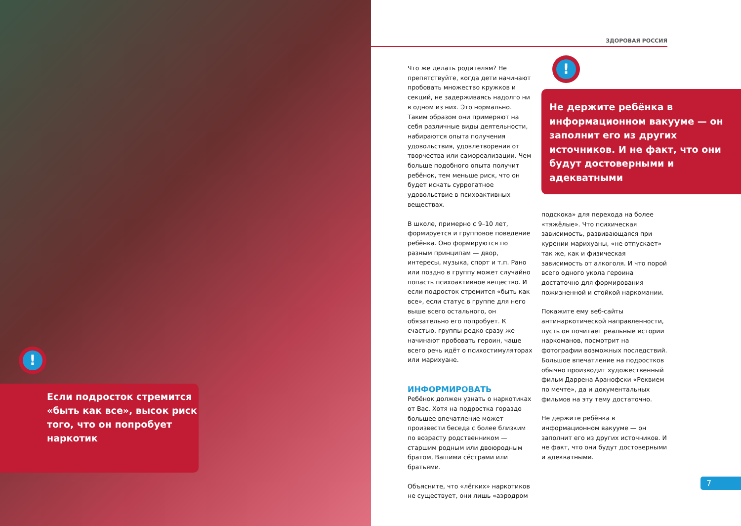!
Если подросток стремится «быть как все», высок риск того, что он попробует наркотик
ЗДОРОВАЯ РОССИЯ
!
Не держите ребёнка в информационном вакууме — он заполнит его из других источников. И не факт, что они будут достоверными и адекватными
Что же делать родителям? Не препятствуйте, когда дети начинают пробовать множество кружков и секций, не задерживаясь надолго ни в одном из них. Это нормально. Таким образом они примеряют на себя различные виды деятельности, набираются опыта получения удовольствия, удовлетворения от творчества или самореализации. Чем больше подобного опыта получит ребёнок, тем меньше риск, что он будет искать суррогатное удовольствие в психоактивных веществах.
В школе, примерно с 9–10 лет, формируется и групповое поведение ребёнка. Оно формируются по разным принципам — двор, интересы, музыка, спорт и т.п. Рано или поздно в группу может случайно попасть психоактивное вещество. И если подросток стремится «быть как все», если статус в группе для него выше всего остального, он обязательно его попробует. К счастью, группы редко сразу же начинают пробовать героин, чаще всего речь идёт о психостимуляторах или марихуане.
ИНФОРМИРОВАТЬ
Ребёнок должен узнать о наркотиках от Вас. Хотя на подростка гораздо большее впечатление может произвести беседа с более близким по возрасту родственником — старшим родным или двоюродным братом, Вашими сёстрами или братьями.
Объясните, что «лёгких» наркотиков не существует, они лишь «аэродром
подскока» для перехода на более «тяжёлые». Что психическая зависимость, развивающаяся при курении марихуаны, «не отпускает» так же, как и физическая зависимость от алкоголя. И что порой всего одного укола героина достаточно для формирования пожизненной и стойкой наркомании.
Покажите ему веб-сайты антинаркотической направленности, пусть он почитает реальные истории наркоманов, посмотрит на фотографии возможных последствий. Большое впечатление на подростков обычно производит художественный фильм Даррена Аранофски «Реквием по мечте», да и документальных фильмов на эту тему достаточно.
Не держите ребёнка в информационном вакууме — он заполнит его из других источников. И не факт, что они будут достоверными и адекватными.
7